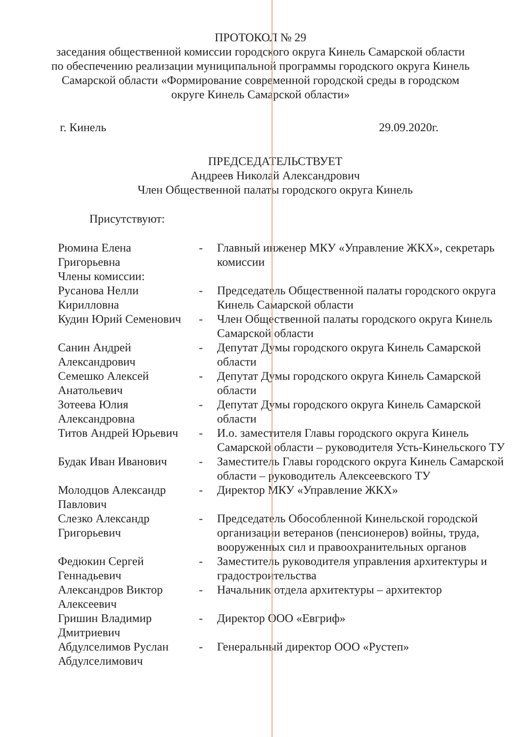ПРОТОКОЛ № 29
заседания общественной комиссии городского округа Кинель Самарской области по обеспечению реализации муниципальной программы городского округа Кинель Самарской области «Формирование современной городской среды в городском округе Кинель Самарской области»
г. Кинель 29.09.2020г.
ПРЕДСЕДАТЕЛЬСТВУЕТ
Андреев Николай Александрович
Член Общественной палаты городского округа Кинель
Присутствуют:
| Рюмина Елена Григорьевна | - | Главный инженер МКУ «Управление ЖКХ», секретарь комиссии |
| Члены комиссии: | | |
| Русанова Нелли Кирилловна | - | Председатель Общественной палаты городского округа Кинель Самарской области |
| Кудин Юрий Семенович | - | Член Общественной палаты городского округа Кинель Самарской области |
| Санин Андрей Александрович | - | Депутат Думы городского округа Кинель Самарской области |
| Семешко Алексей Анатольевич | - | Депутат Думы городского округа Кинель Самарской области |
| Зотеева Юлия Александровна | - | Депутат Думы городского округа Кинель Самарской области |
| Титов Андрей Юрьевич | - | И.о. заместителя Главы городского округа Кинель Самарской области – руководителя Усть-Кинельского ТУ |
| Будак Иван Иванович | - | Заместитель Главы городского округа Кинель Самарской области – руководитель Алексеевского ТУ |
| Молодцов Александр Павлович | - | Директор МКУ «Управление ЖКХ» |
| Слезко Александр Григорьевич | - | Председатель Обособленной Кинельской городской организации ветеранов (пенсионеров) войны, труда, вооруженных сил и правоохранительных органов |
| Федюкин Сергей Геннадьевич | - | Заместитель руководителя управления архитектуры и градостроительства |
| Александров Виктор Алексеевич | - | Начальник отдела архитектуры – архитектор |
| Гришин Владимир Дмитриевич | - | Директор ООО «Евгриф» |
| Абдулселимов Руслан Абдулселимович | - | Генеральный директор ООО «Рустеп» |